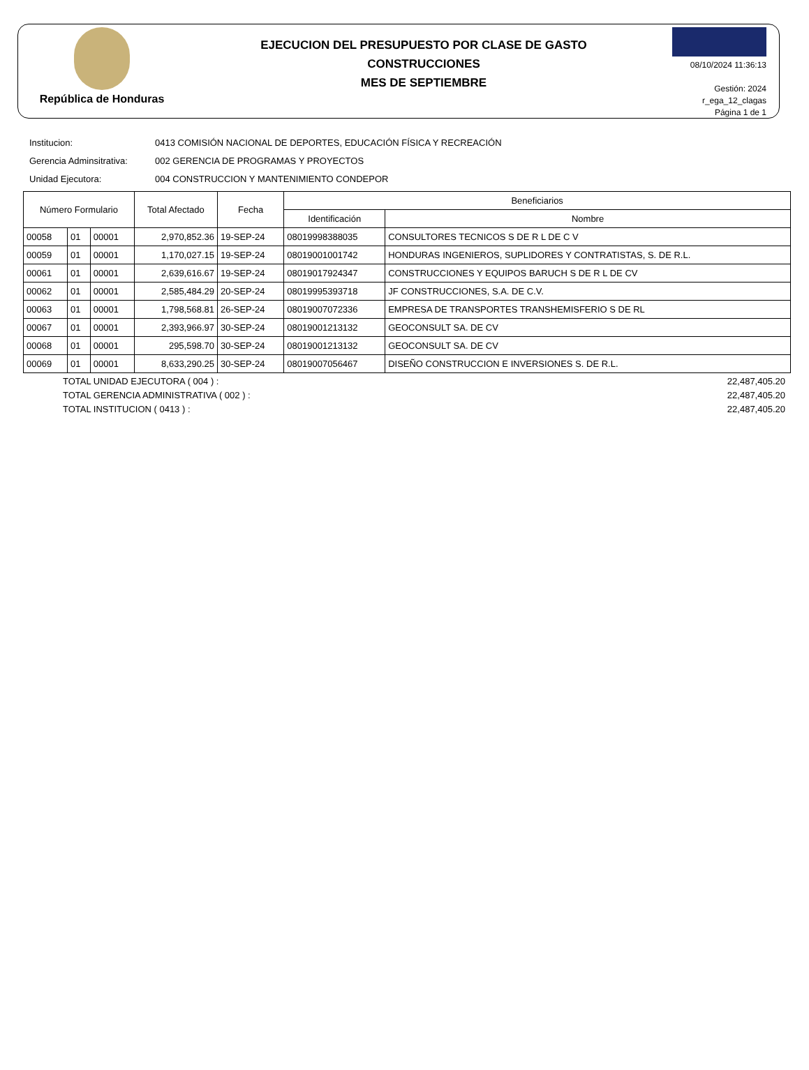República de Honduras
EJECUCION DEL PRESUPUESTO POR CLASE DE GASTO
CONSTRUCCIONES
MES DE SEPTIEMBRE
08/10/2024 11:36:13
Gestión: 2024
r_ega_12_clagas
Página 1 de 1
Institucion: 0413 COMISIÓN NACIONAL DE DEPORTES, EDUCACIÓN FÍSICA Y RECREACIÓN
Gerencia Adminsitrativa: 002 GERENCIA DE PROGRAMAS Y PROYECTOS
Unidad Ejecutora: 004 CONSTRUCCION Y MANTENIMIENTO CONDEPOR
| Número Formulario | | | Total Afectado | Fecha | Beneficiarios | |
| --- | --- | --- | --- | --- | --- | --- |
| | | | | | Identificación | Nombre |
| 00058 | 01 | 00001 | 2,970,852.36 | 19-SEP-24 | 08019998388035 | CONSULTORES TECNICOS S DE R L DE C V |
| 00059 | 01 | 00001 | 1,170,027.15 | 19-SEP-24 | 08019001001742 | HONDURAS INGENIEROS, SUPLIDORES Y CONTRATISTAS, S. DE R.L. |
| 00061 | 01 | 00001 | 2,639,616.67 | 19-SEP-24 | 08019017924347 | CONSTRUCCIONES Y EQUIPOS BARUCH S DE R L DE CV |
| 00062 | 01 | 00001 | 2,585,484.29 | 20-SEP-24 | 08019995393718 | JF CONSTRUCCIONES, S.A. DE C.V. |
| 00063 | 01 | 00001 | 1,798,568.81 | 26-SEP-24 | 08019007072336 | EMPRESA DE TRANSPORTES TRANSHEMISFERIO S DE RL |
| 00067 | 01 | 00001 | 2,393,966.97 | 30-SEP-24 | 08019001213132 | GEOCONSULT SA. DE CV |
| 00068 | 01 | 00001 | 295,598.70 | 30-SEP-24 | 08019001213132 | GEOCONSULT SA. DE CV |
| 00069 | 01 | 00001 | 8,633,290.25 | 30-SEP-24 | 08019007056467 | DISEÑO CONSTRUCCION E INVERSIONES S. DE R.L. |
TOTAL UNIDAD EJECUTORA ( 004 ) : 22,487,405.20
TOTAL GERENCIA ADMINISTRATIVA ( 002 ) : 22,487,405.20
TOTAL INSTITUCION ( 0413 ) : 22,487,405.20